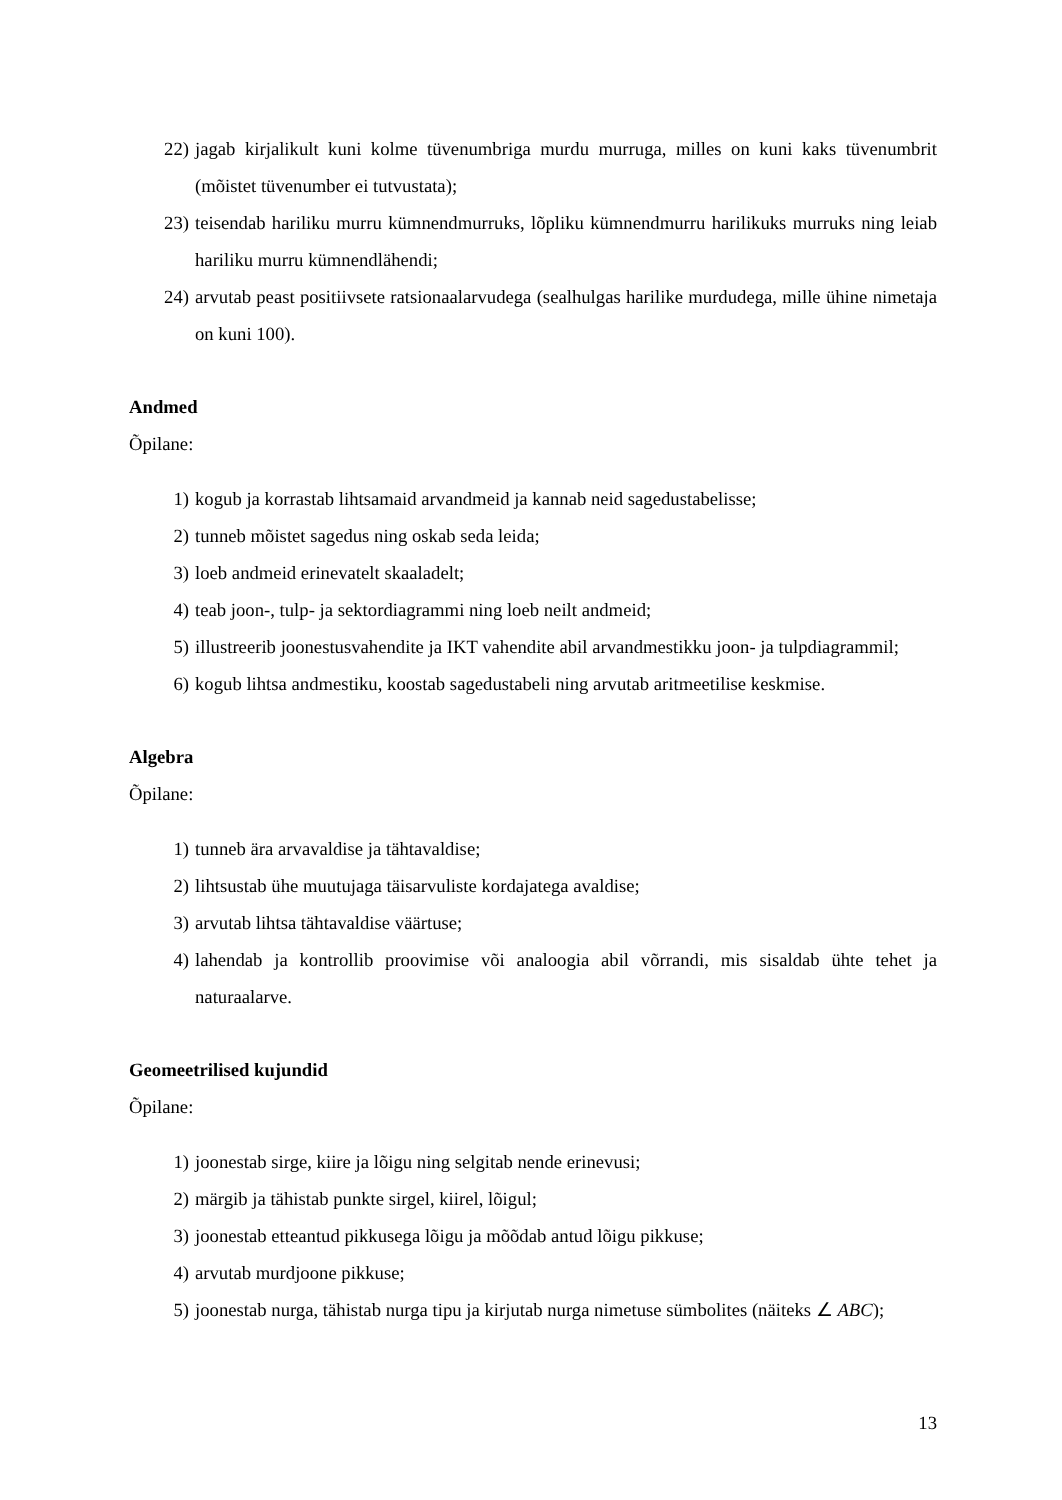22) jagab kirjalikult kuni kolme tüvenumbriga murdu murruga, milles on kuni kaks tüvenumbrit (mõistet tüvenumber ei tutvustata);
23) teisendab hariliku murru kümnendmurruks, lõpliku kümnendmurru harilikuks murruks ning leiab hariliku murru kümnendlähendi;
24) arvutab peast positiivsete ratsionaalarvudega (sealhulgas harilike murdudega, mille ühine nimetaja on kuni 100).
Andmed
Õpilane:
1) kogub ja korrastab lihtsamaid arvandmeid ja kannab neid sagedustabelisse;
2) tunneb mõistet sagedus ning oskab seda leida;
3) loeb andmeid erinevatelt skaaladelt;
4) teab joon-, tulp- ja sektordiagrammi ning loeb neilt andmeid;
5) illustreerib joonestusvahendite ja IKT vahendite abil arvandmestikku joon- ja tulpdiagrammil;
6) kogub lihtsa andmestiku, koostab sagedustabeli ning arvutab aritmeetilise keskmise.
Algebra
Õpilane:
1) tunneb ära arvavaldise ja tähtavaldise;
2) lihtsustab ühe muutujaga täisarvuliste kordajatega avaldise;
3) arvutab lihtsa tähtavaldise väärtuse;
4) lahendab ja kontrollib proovimise või analoogia abil võrrandi, mis sisaldab ühte tehet ja naturaalarve.
Geomeetrilised kujundid
Õpilane:
1) joonestab sirge, kiire ja lõigu ning selgitab nende erinevusi;
2) märgib ja tähistab punkte sirgel, kiirel, lõigul;
3) joonestab etteantud pikkusega lõigu ja mõõdab antud lõigu pikkuse;
4) arvutab murdjoone pikkuse;
5) joonestab nurga, tähistab nurga tipu ja kirjutab nurga nimetuse sümbolites (näiteks ∠ ABC);
13